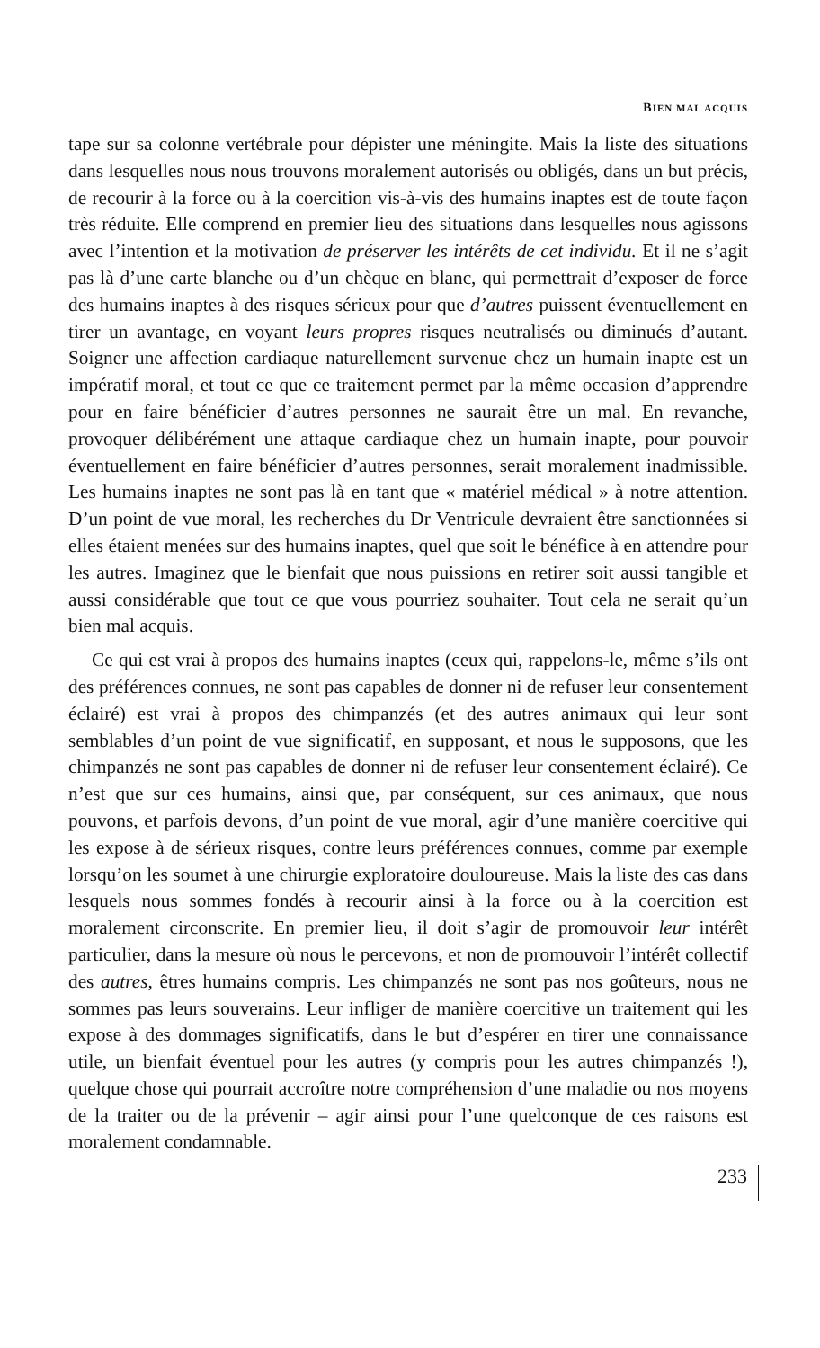BIEN MAL ACQUIS
tape sur sa colonne vertébrale pour dépister une méningite. Mais la liste des situations dans lesquelles nous nous trouvons moralement autorisés ou obligés, dans un but précis, de recourir à la force ou à la coercition vis-à-vis des humains inaptes est de toute façon très réduite. Elle comprend en premier lieu des situations dans lesquelles nous agissons avec l’intention et la motivation de préserver les intérêts de cet individu. Et il ne s’agit pas là d’une carte blanche ou d’un chèque en blanc, qui permettrait d’exposer de force des humains inaptes à des risques sérieux pour que d’autres puissent éventuellement en tirer un avantage, en voyant leurs propres risques neutralisés ou diminués d’autant. Soigner une affection cardiaque naturellement survenue chez un humain inapte est un impératif moral, et tout ce que ce traitement permet par la même occasion d’apprendre pour en faire bénéficier d’autres personnes ne saurait être un mal. En revanche, provoquer délibérément une attaque cardiaque chez un humain inapte, pour pouvoir éventuellement en faire bénéficier d’autres personnes, serait moralement inadmissible. Les humains inaptes ne sont pas là en tant que « matériel médical » à notre attention. D’un point de vue moral, les recherches du Dr Ventricule devraient être sanctionnées si elles étaient menées sur des humains inaptes, quel que soit le bénéfice à en attendre pour les autres. Imaginez que le bienfait que nous puissions en retirer soit aussi tangible et aussi considérable que tout ce que vous pourriez souhaiter. Tout cela ne serait qu’un bien mal acquis.
Ce qui est vrai à propos des humains inaptes (ceux qui, rappelons-le, même s’ils ont des préférences connues, ne sont pas capables de donner ni de refuser leur consentement éclairé) est vrai à propos des chimpanzés (et des autres animaux qui leur sont semblables d’un point de vue significatif, en supposant, et nous le supposons, que les chimpanzés ne sont pas capables de donner ni de refuser leur consentement éclairé). Ce n’est que sur ces humains, ainsi que, par conséquent, sur ces animaux, que nous pouvons, et parfois devons, d’un point de vue moral, agir d’une manière coercitive qui les expose à de sérieux risques, contre leurs préférences connues, comme par exemple lorsqu’on les soumet à une chirurgie exploratoire douloureuse. Mais la liste des cas dans lesquels nous sommes fondés à recourir ainsi à la force ou à la coercition est moralement circonscrite. En premier lieu, il doit s’agir de promouvoir leur intérêt particulier, dans la mesure où nous le percevons, et non de promouvoir l’intérêt collectif des autres, êtres humains compris. Les chimpanzés ne sont pas nos goûteurs, nous ne sommes pas leurs souverains. Leur infliger de manière coercitive un traitement qui les expose à des dommages significatifs, dans le but d’espérer en tirer une connaissance utile, un bienfait éventuel pour les autres (y compris pour les autres chimpanzés !), quelque chose qui pourrait accroître notre compréhension d’une maladie ou nos moyens de la traiter ou de la prévenir – agir ainsi pour l’une quelconque de ces raisons est moralement condamnable.
233